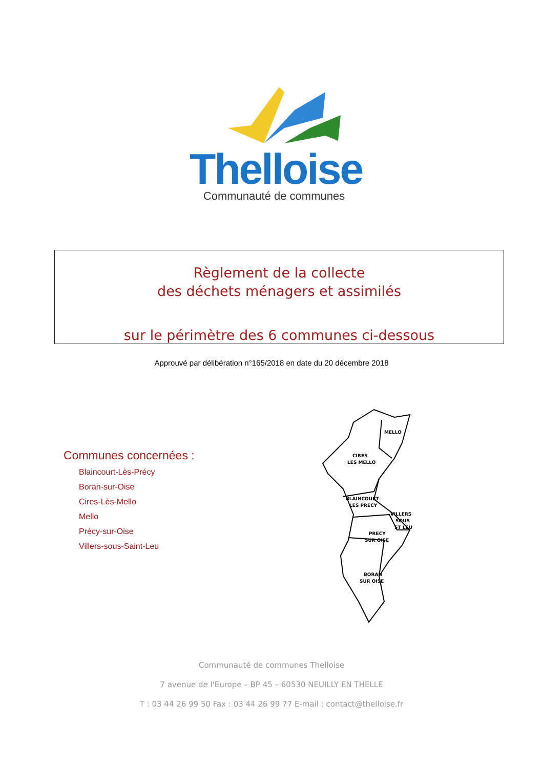Thelloise
Communauté de communes
Règlement de la collecte
des déchets ménagers et assimilés
sur le périmètre des 6 communes ci-dessous
Approuvé par délibération n°165/2018 en date du 20 décembre 2018
Communes concernées :
Blaincourt-Lès-Précy
Boran-sur-Oise
Cires-Lès-Mello
Mello
Précy-sur-Oise
Villers-sous-Saint-Leu
MELLO
CIRES
LES MELLO
BLAINCOURT
LES PRECY
VILLERS
SOUS
ST LEU
PRECY
SUR OISE
BORAN
SUR OISE
Communauté de communes Thelloise
7 avenue de l'Europe – BP 45 – 60530 NEUILLY EN THELLE
T : 03 44 26 99 50 Fax : 03 44 26 99 77 E-mail : contact@thelloise.fr